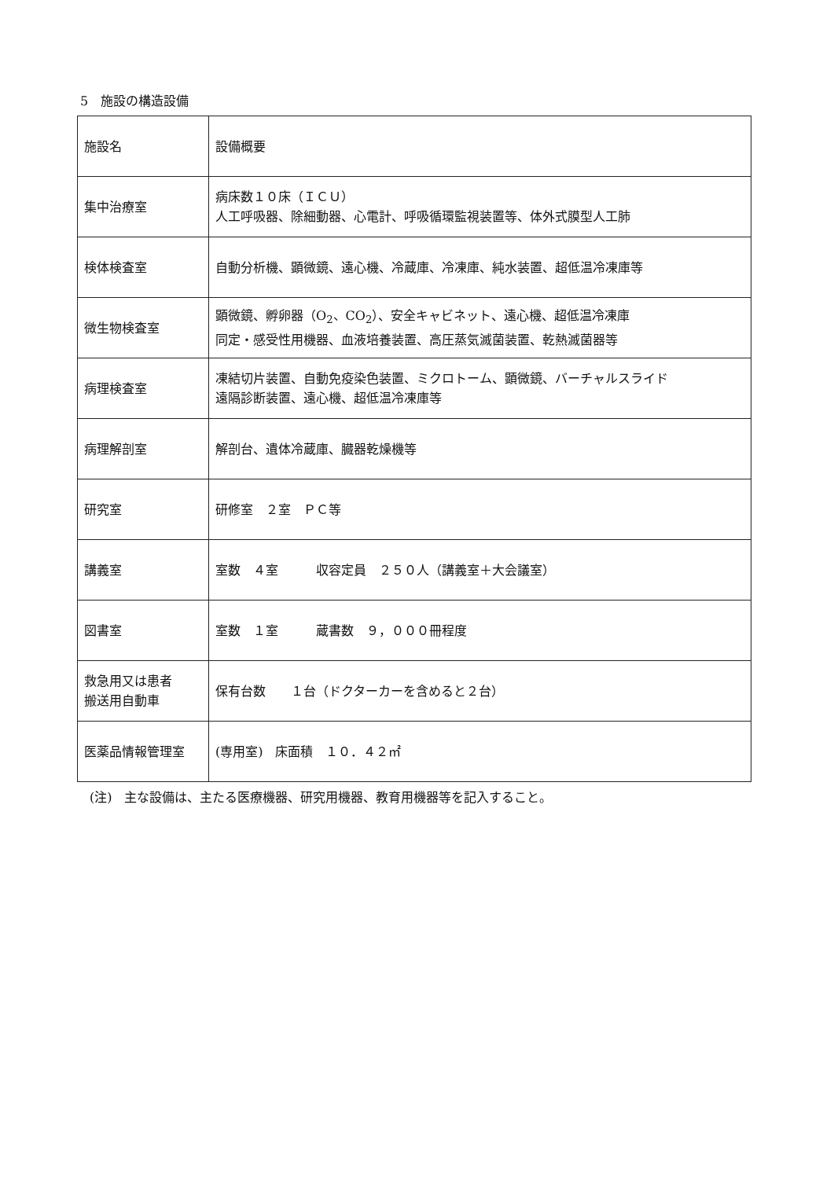5　施設の構造設備
| 施設名 | 設備概要 |
| 集中治療室 | 病床数１０床（ＩＣＵ） 人工呼吸器、除細動器、心電計、呼吸循環監視装置等、体外式膜型人工肺 |
| 検体検査室 | 自動分析機、顕微鏡、遠心機、冷蔵庫、冷凍庫、純水装置、超低温冷凍庫等 |
| 微生物検査室 | 顕微鏡、孵卵器（O<sub>2</sub>、CO<sub>2</sub>）、安全キャビネット、遠心機、超低温冷凍庫 同定・感受性用機器、血液培養装置、高圧蒸気滅菌装置、乾熱滅菌器等 |
| 病理検査室 | 凍結切片装置、自動免疫染色装置、ミクロトーム、顕微鏡、バーチャルスライド 遠隔診断装置、遠心機、超低温冷凍庫等 |
| 病理解剖室 | 解剖台、遺体冷蔵庫、臓器乾燥機等 |
| 研究室 | 研修室 ２室 ＰＣ等 |
| 講義室 | 室数 ４室 収容定員 ２５０人（講義室＋大会議室） |
| 図書室 | 室数 １室 蔵書数 ９，０００冊程度 |
| 救急用又は患者 搬送用自動車 | 保有台数 １台（ドクターカーを含めると２台） |
| 医薬品情報管理室 | (専用室) 床面積 １０．４２㎡ |
(注)　主な設備は、主たる医療機器、研究用機器、教育用機器等を記入すること。